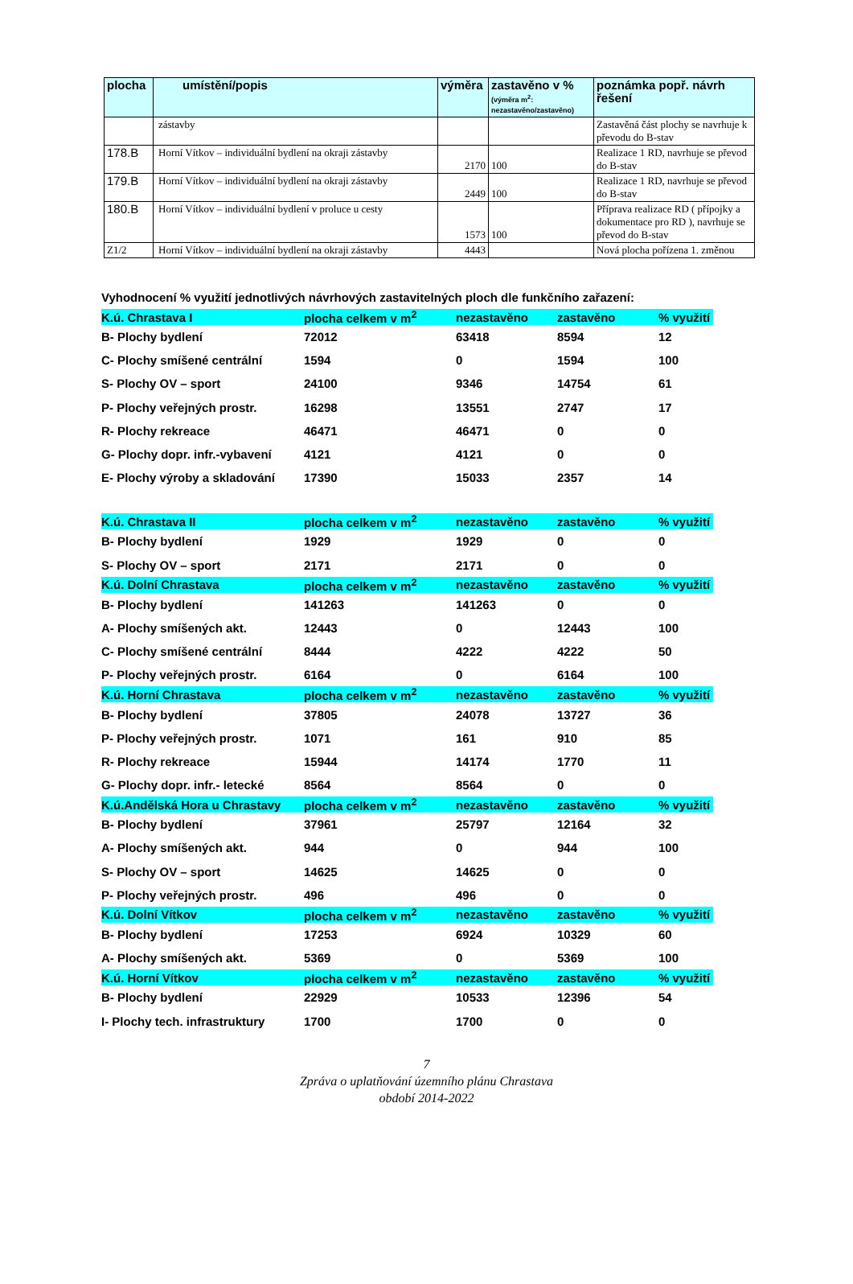| plocha | umístění/popis | výměra | zastavěno v % (výměra m<sup>2</sup>: nezastavěno/zastavěno) | poznámka popř. návrh řešení |
| --- | --- | --- | --- | --- |
| | zástavby | | | Zastavěná část plochy se navrhuje k převodu do B-stav |
| 178.B | Horní Vítkov – individuální bydlení na okraji zástavby | 2170 | 100 | Realizace 1 RD, navrhuje se převod do B-stav |
| 179.B | Horní Vítkov – individuální bydlení na okraji zástavby | 2449 | 100 | Realizace 1 RD, navrhuje se převod do B-stav |
| 180.B | Horní Vítkov – individuální bydlení v proluce u cesty | 1573 | 100 | Příprava realizace RD ( přípojky a dokumentace pro RD ), navrhuje se převod do B-stav |
| Z1/2 | Horní Vítkov – individuální bydlení na okraji zástavby | 4443 | | Nová plocha pořízena 1. změnou |
Vyhodnocení % využití jednotlivých návrhových zastavitelných ploch dle funkčního zařazení:
| K.ú. Chrastava I | plocha celkem v m<sup>2</sup> | nezastavěno | zastavěno | % využití |
| B- Plochy bydlení | 72012 | 63418 | 8594 | 12 |
| C- Plochy smíšené centrální | 1594 | 0 | 1594 | 100 |
| S- Plochy OV – sport | 24100 | 9346 | 14754 | 61 |
| P- Plochy veřejných prostr. | 16298 | 13551 | 2747 | 17 |
| R- Plochy rekreace | 46471 | 46471 | 0 | 0 |
| G- Plochy dopr. infr.-vybavení | 4121 | 4121 | 0 | 0 |
| E- Plochy výroby a skladování | 17390 | 15033 | 2357 | 14 |
| K.ú. Chrastava II | plocha celkem v m<sup>2</sup> | nezastavěno | zastavěno | % využití |
| B- Plochy bydlení | 1929 | 1929 | 0 | 0 |
| S- Plochy OV – sport | 2171 | 2171 | 0 | 0 |
| K.ú. Dolní Chrastava | plocha celkem v m<sup>2</sup> | nezastavěno | zastavěno | % využití |
| B- Plochy bydlení | 141263 | 141263 | 0 | 0 |
| A- Plochy smíšených akt. | 12443 | 0 | 12443 | 100 |
| C- Plochy smíšené centrální | 8444 | 4222 | 4222 | 50 |
| P- Plochy veřejných prostr. | 6164 | 0 | 6164 | 100 |
| K.ú. Horní Chrastava | plocha celkem v m<sup>2</sup> | nezastavěno | zastavěno | % využití |
| B- Plochy bydlení | 37805 | 24078 | 13727 | 36 |
| P- Plochy veřejných prostr. | 1071 | 161 | 910 | 85 |
| R- Plochy rekreace | 15944 | 14174 | 1770 | 11 |
| G- Plochy dopr. infr.- letecké | 8564 | 8564 | 0 | 0 |
| K.ú.Andělská Hora u Chrastavy | plocha celkem v m<sup>2</sup> | nezastavěno | zastavěno | % využití |
| B- Plochy bydlení | 37961 | 25797 | 12164 | 32 |
| A- Plochy smíšených akt. | 944 | 0 | 944 | 100 |
| S- Plochy OV – sport | 14625 | 14625 | 0 | 0 |
| P- Plochy veřejných prostr. | 496 | 496 | 0 | 0 |
| K.ú. Dolní Vítkov | plocha celkem v m<sup>2</sup> | nezastavěno | zastavěno | % využití |
| B- Plochy bydlení | 17253 | 6924 | 10329 | 60 |
| A- Plochy smíšených akt. | 5369 | 0 | 5369 | 100 |
| K.ú. Horní Vítkov | plocha celkem v m<sup>2</sup> | nezastavěno | zastavěno | % využití |
| B- Plochy bydlení | 22929 | 10533 | 12396 | 54 |
| I- Plochy tech. infrastruktury | 1700 | 1700 | 0 | 0 |
7
Zpráva o uplatňování územního plánu Chrastava
období 2014-2022